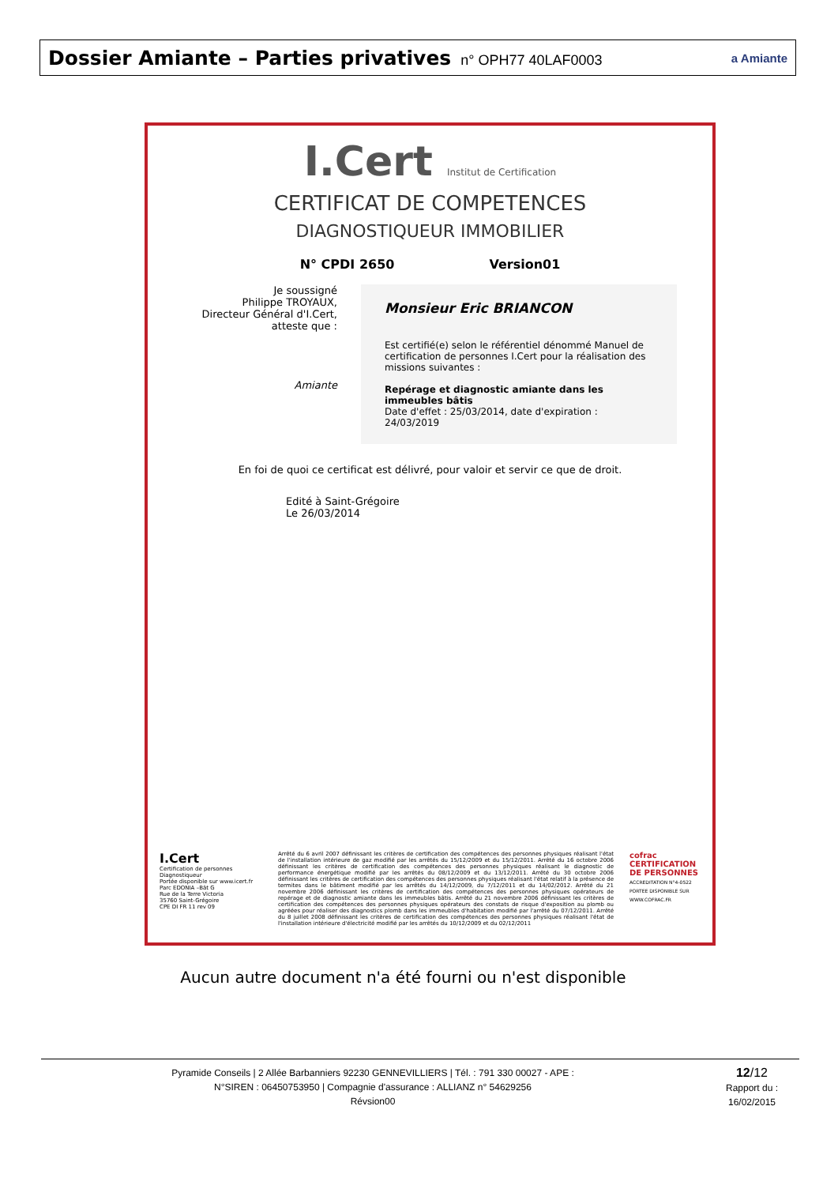Dossier Amiante – Parties privatives n° OPH77 40LAF0003
a Amiante
I.Cert Institut de Certification
CERTIFICAT DE COMPETENCES
DIAGNOSTIQUEUR IMMOBILIER
N° CPDI 2650 Version01
Je soussigné
Philippe TROYAUX,
Directeur Général d'I.Cert,
atteste que :
Amiante
Monsieur Eric BRIANCON
Est certifié(e) selon le référentiel dénommé Manuel de certification de personnes I.Cert pour la réalisation des missions suivantes :
Repérage et diagnostic amiante dans les immeubles bâtis
Date d'effet : 25/03/2014, date d'expiration : 24/03/2019
En foi de quoi ce certificat est délivré, pour valoir et servir ce que de droit.
Edité à Saint-Grégoire
Le 26/03/2014
I.Cert
Certification de personnes
Diagnostiqueur
Portée disponible sur www.icert.fr
Parc EDONIA –Bât G
Rue de la Terre Victoria
35760 Saint-Grégoire
CPE DI FR 11 rev 09
Arrêté du 6 avril 2007 définissant les critères de certification des compétences des personnes physiques réalisant l'état de l'installation intérieure de gaz modifié par les arrêtés du 15/12/2009 et du 15/12/2011. Arrêté du 16 octobre 2006 définissant les critères de certification des compétences des personnes physiques réalisant le diagnostic de performance énergétique modifié par les arrêtés du 08/12/2009 et du 13/12/2011. Arrêté du 30 octobre 2006 définissant les critères de certification des compétences des personnes physiques réalisant l'état relatif à la présence de termites dans le bâtiment modifié par les arrêtés du 14/12/2009, du 7/12/2011 et du 14/02/2012. Arrêté du 21 novembre 2006 définissant les critères de certification des compétences des personnes physiques opérateurs de repérage et de diagnostic amiante dans les immeubles bâtis. Arrêté du 21 novembre 2006 définissant les critères de certification des compétences des personnes physiques opérateurs des constats de risque d'exposition au plomb ou agréées pour réaliser des diagnostics plomb dans les immeubles d'habitation modifié par l'arrêté du 07/12/2011. Arrêté du 8 juillet 2008 définissant les critères de certification des compétences des personnes physiques réalisant l'état de l'installation intérieure d'électricité modifié par les arrêtés du 10/12/2009 et du 02/12/2011
cofrac
CERTIFICATION DE PERSONNES
ACCREDITATION N°4-0522 PORTEE DISPONIBLE SUR WWW.COFRAC.FR
Aucun autre document n'a été fourni ou n'est disponible
Pyramide Conseils | 2 Allée Barbanniers 92230 GENNEVILLIERS | Tél. : 791 330 00027 - APE :
N°SIREN : 06450753950 | Compagnie d'assurance : ALLIANZ n° 54629256
Révsion00
12/12
Rapport du :
16/02/2015